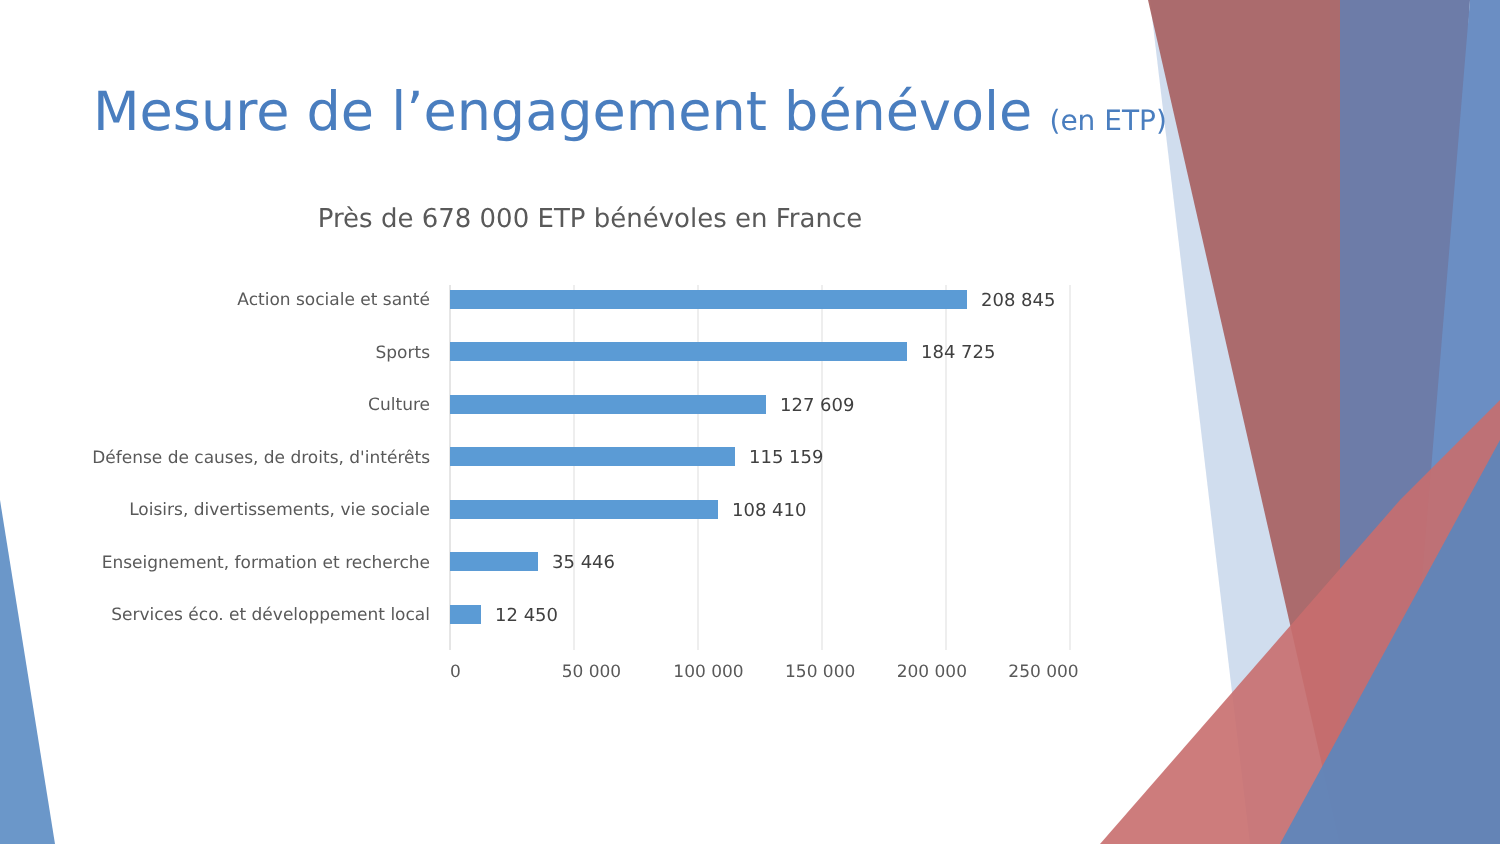Mesure de l’engagement bénévole (en ETP)
Près de 678 000 ETP bénévoles en France
Action sociale et santé 208 845
Sports 184 725
Culture 127 609
Défense de causes, de droits, d'intérêts 115 159
Loisirs, divertissements, vie sociale 108 410
Enseignement, formation et recherche 35 446
Services éco. et développement local 12 450
0 50 000 100 000 150 000 200 000 250 000